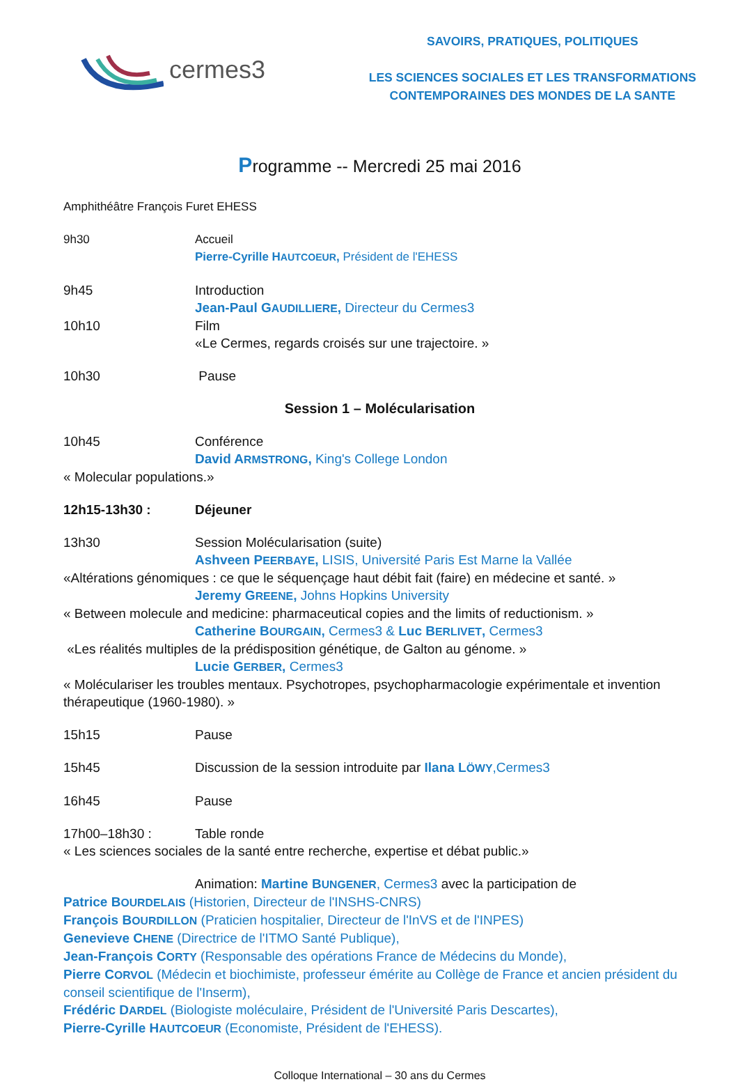cermes3
SAVOIRS, PRATIQUES, POLITIQUES
LES SCIENCES SOCIALES ET LES TRANSFORMATIONS
CONTEMPORAINES DES MONDES DE LA SANTE
Programme -- Mercredi 25 mai 2016
Amphithéâtre François Furet EHESS
9h30 Accueil
Pierre-Cyrille HAUTCOEUR, Président de l'EHESS
9h45 Introduction
Jean-Paul GAUDILLIERE, Directeur du Cermes3
10h10 Film
«Le Cermes, regards croisés sur une trajectoire. »
10h30 Pause
Session 1 – Molécularisation
10h45 Conférence
David ARMSTRONG, King's College London
« Molecular populations.»
12h15-13h30 : Déjeuner
13h30 Session Molécularisation (suite)
Ashveen PEERBAYE, LISIS, Université Paris Est Marne la Vallée
«Altérations génomiques : ce que le séquençage haut débit fait (faire) en médecine et santé. »
Jeremy GREENE, Johns Hopkins University
« Between molecule and medicine: pharmaceutical copies and the limits of reductionism. »
Catherine BOURGAIN, Cermes3 & Luc BERLIVET, Cermes3
«Les réalités multiples de la prédisposition génétique, de Galton au génome. »
Lucie GERBER, Cermes3
« Moléculariser les troubles mentaux. Psychotropes, psychopharmacologie expérimentale et invention thérapeutique (1960-1980). »
15h15 Pause
15h45 Discussion de la session introduite par Ilana LÖWY,Cermes3
16h45 Pause
17h00–18h30 : Table ronde
« Les sciences sociales de la santé entre recherche, expertise et débat public.»
Animation: Martine BUNGENER, Cermes3 avec la participation de
Patrice BOURDELAIS (Historien, Directeur de l'INSHS-CNRS)
François BOURDILLON (Praticien hospitalier, Directeur de l'InVS et de l'INPES)
Genevieve CHENE (Directrice de l'ITMO Santé Publique),
Jean-François CORTY (Responsable des opérations France de Médecins du Monde),
Pierre CORVOL (Médecin et biochimiste, professeur émérite au Collège de France et ancien président du conseil scientifique de l'Inserm),
Frédéric DARDEL (Biologiste moléculaire, Président de l'Université Paris Descartes),
Pierre-Cyrille HAUTCOEUR (Economiste, Président de l'EHESS).
Colloque International – 30 ans du Cermes